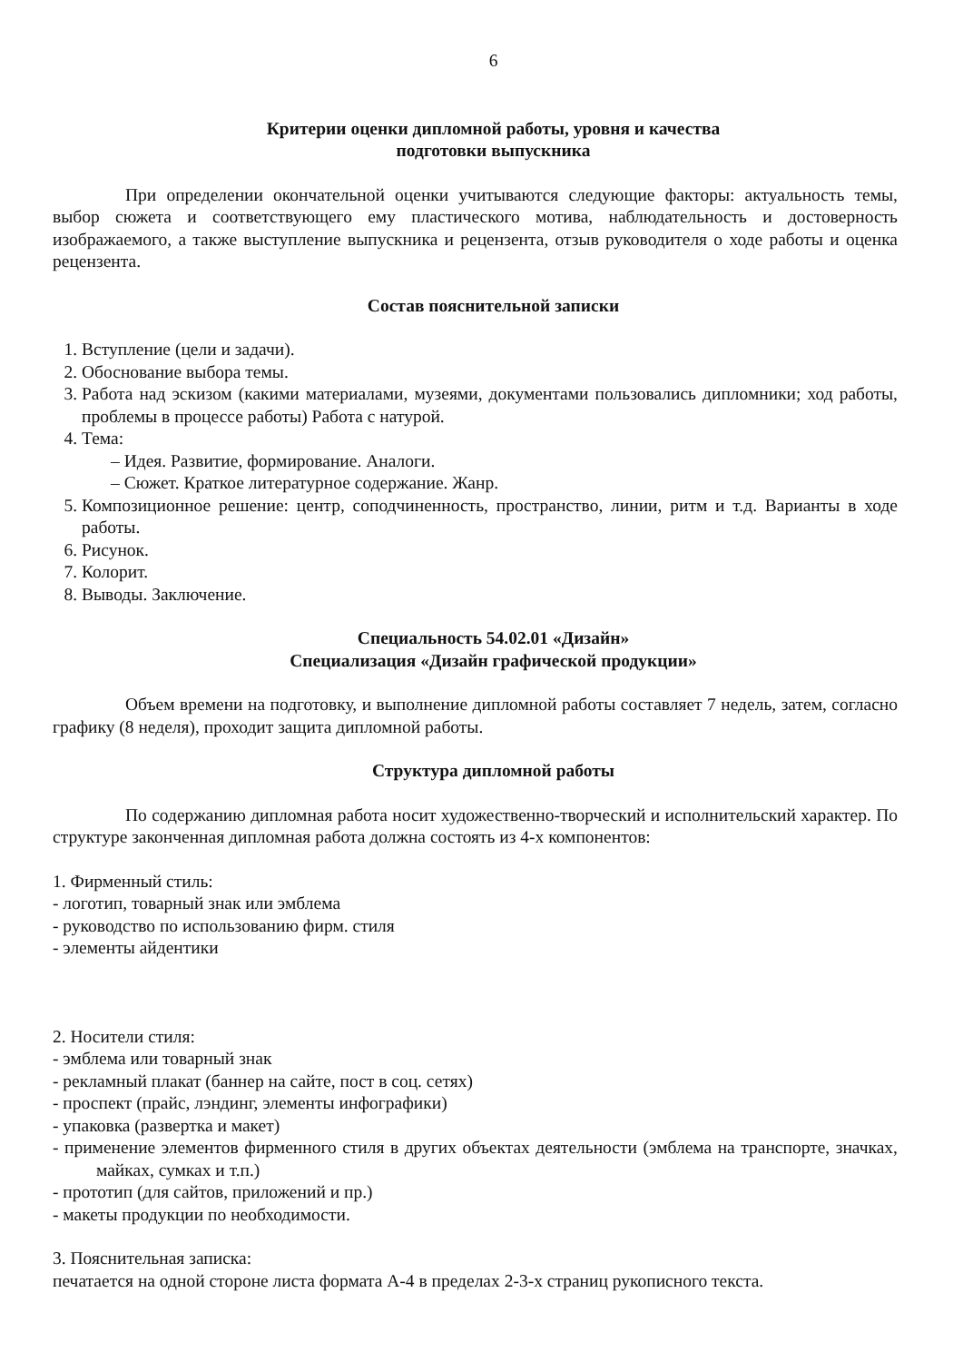6
Критерии оценки дипломной работы, уровня и качества
подготовки выпускника
При определении окончательной оценки учитываются следующие факторы: актуальность темы, выбор сюжета и соответствующего ему пластического мотива, наблюдательность и достоверность изображаемого, а также выступление выпускника и рецензента, отзыв руководителя о ходе работы и оценка рецензента.
Состав пояснительной записки
1. Вступление (цели и задачи).
2. Обоснование выбора темы.
3. Работа над эскизом (какими материалами, музеями, документами пользовались дипломники; ход работы, проблемы в процессе работы) Работа с натурой.
4. Тема:
– Идея. Развитие, формирование. Аналоги.
– Сюжет. Краткое литературное содержание. Жанр.
5. Композиционное решение: центр, соподчиненность, пространство, линии, ритм и т.д. Варианты в ходе работы.
6. Рисунок.
7. Колорит.
8. Выводы. Заключение.
Специальность 54.02.01 «Дизайн»
Специализация «Дизайн графической продукции»
Объем времени на подготовку, и выполнение дипломной работы составляет 7 недель, затем, согласно графику (8 неделя), проходит защита дипломной работы.
Структура дипломной работы
По содержанию дипломная работа носит художественно-творческий и исполнительский характер. По структуре законченная дипломная работа должна состоять из 4-х компонентов:
1. Фирменный стиль:
- логотип, товарный знак или эмблема
- руководство по использованию фирм. стиля
- элементы айдентики
2. Носители стиля:
- эмблема или товарный знак
- рекламный плакат (баннер на сайте, пост в соц. сетях)
- проспект (прайс, лэндинг, элементы инфографики)
- упаковка (развертка и макет)
- применение элементов фирменного стиля в других объектах деятельности (эмблема на транспорте, значках, майках, сумках и т.п.)
- прототип (для сайтов, приложений и пр.)
- макеты продукции по необходимости.
3. Пояснительная записка:
печатается на одной стороне листа формата А-4 в пределах 2-3-х страниц рукописного текста.